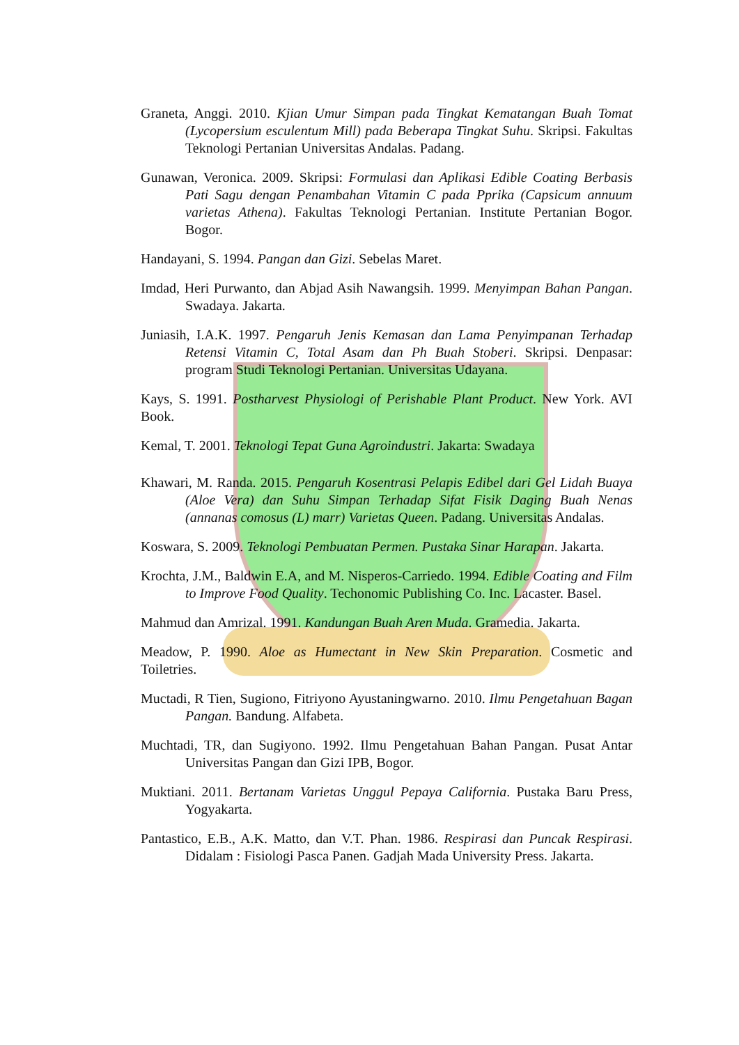Graneta, Anggi. 2010. Kjian Umur Simpan pada Tingkat Kematangan Buah Tomat (Lycopersium esculentum Mill) pada Beberapa Tingkat Suhu. Skripsi. Fakultas Teknologi Pertanian Universitas Andalas. Padang.
Gunawan, Veronica. 2009. Skripsi: Formulasi dan Aplikasi Edible Coating Berbasis Pati Sagu dengan Penambahan Vitamin C pada Pprika (Capsicum annuum varietas Athena). Fakultas Teknologi Pertanian. Institute Pertanian Bogor. Bogor.
Handayani, S. 1994. Pangan dan Gizi. Sebelas Maret.
Imdad, Heri Purwanto, dan Abjad Asih Nawangsih. 1999. Menyimpan Bahan Pangan. Swadaya. Jakarta.
Juniasih, I.A.K. 1997. Pengaruh Jenis Kemasan dan Lama Penyimpanan Terhadap Retensi Vitamin C, Total Asam dan Ph Buah Stoberi. Skripsi. Denpasar: program Studi Teknologi Pertanian. Universitas Udayana.
Kays, S. 1991. Postharvest Physiologi of Perishable Plant Product. New York. AVI Book.
Kemal, T. 2001. Teknologi Tepat Guna Agroindustri. Jakarta: Swadaya
Khawari, M. Randa. 2015. Pengaruh Kosentrasi Pelapis Edibel dari Gel Lidah Buaya (Aloe Vera) dan Suhu Simpan Terhadap Sifat Fisik Daging Buah Nenas (annanas comosus (L) marr) Varietas Queen. Padang. Universitas Andalas.
Koswara, S. 2009. Teknologi Pembuatan Permen. Pustaka Sinar Harapan. Jakarta.
Krochta, J.M., Baldwin E.A, and M. Nisperos-Carriedo. 1994. Edible Coating and Film to Improve Food Quality. Techonomic Publishing Co. Inc. Lacaster. Basel.
Mahmud dan Amrizal. 1991. Kandungan Buah Aren Muda. Gramedia. Jakarta.
Meadow, P. 1990. Aloe as Humectant in New Skin Preparation. Cosmetic and Toiletries.
Muctadi, R Tien, Sugiono, Fitriyono Ayustaningwarno. 2010. Ilmu Pengetahuan Bagan Pangan. Bandung. Alfabeta.
Muchtadi, TR, dan Sugiyono. 1992. Ilmu Pengetahuan Bahan Pangan. Pusat Antar Universitas Pangan dan Gizi IPB, Bogor.
Muktiani. 2011. Bertanam Varietas Unggul Pepaya California. Pustaka Baru Press, Yogyakarta.
Pantastico, E.B., A.K. Matto, dan V.T. Phan. 1986. Respirasi dan Puncak Respirasi. Didalam : Fisiologi Pasca Panen. Gadjah Mada University Press. Jakarta.